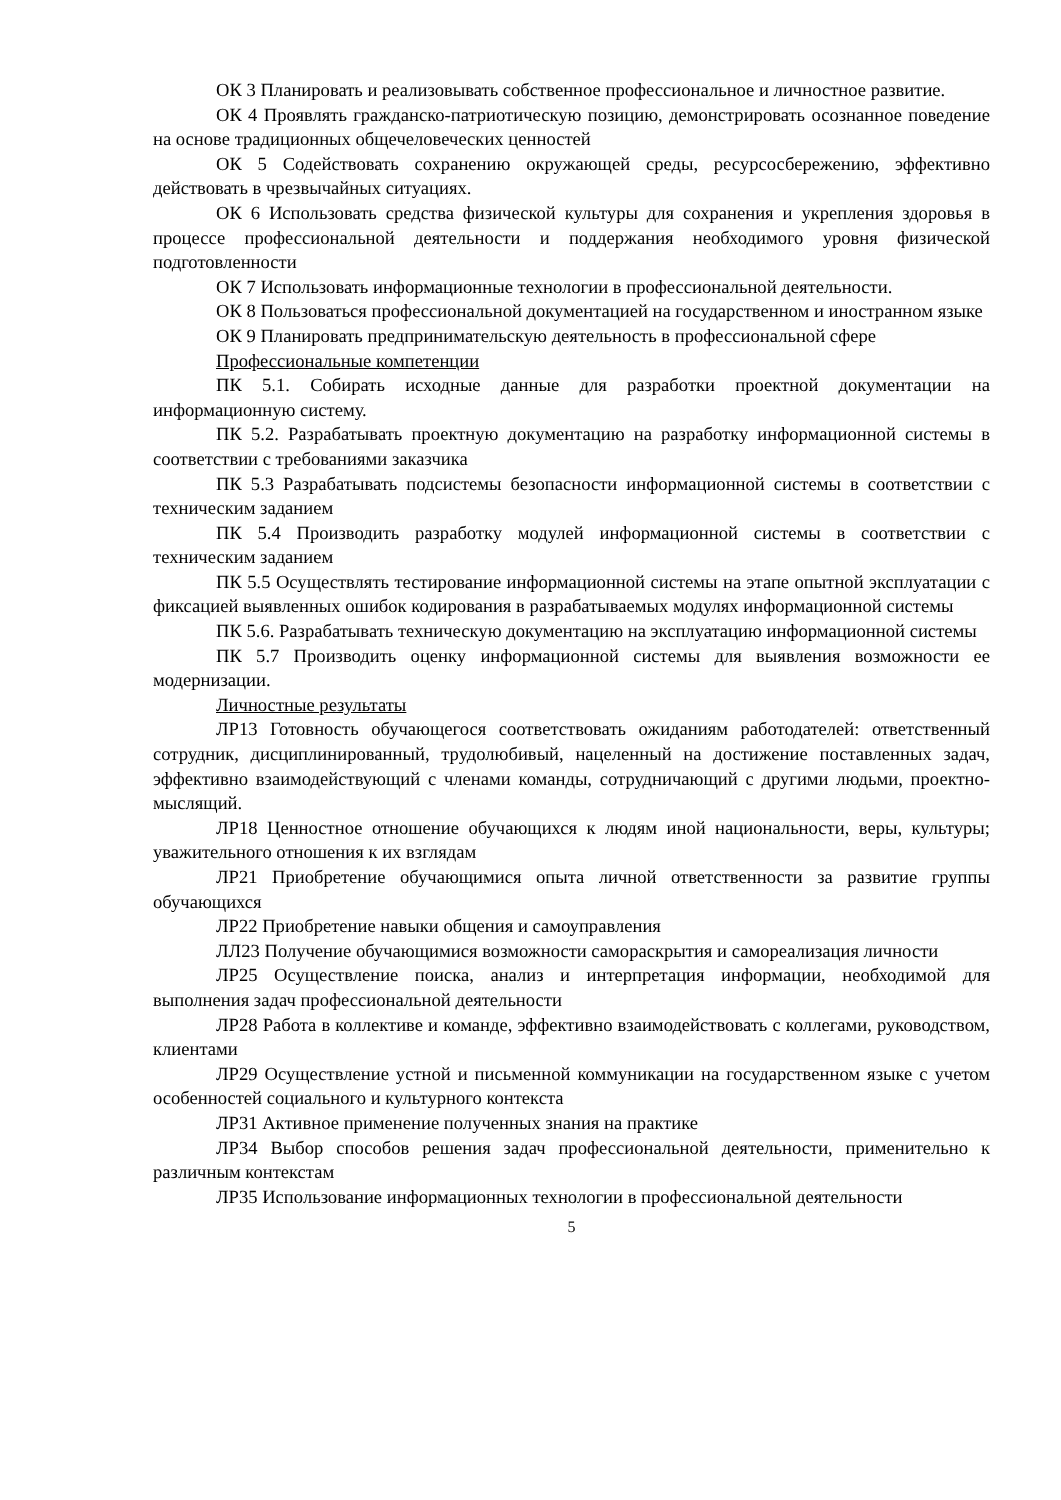ОК 3 Планировать и реализовывать собственное профессиональное и личностное развитие.
ОК 4 Проявлять гражданско-патриотическую позицию, демонстрировать осознанное поведение на основе традиционных общечеловеческих ценностей
ОК 5 Содействовать сохранению окружающей среды, ресурсосбережению, эффективно действовать в чрезвычайных ситуациях.
ОК 6 Использовать средства физической культуры для сохранения и укрепления здоровья в процессе профессиональной деятельности и поддержания необходимого уровня физической подготовленности
ОК 7 Использовать информационные технологии в профессиональной деятельности.
ОК 8 Пользоваться профессиональной документацией на государственном и иностранном языке
ОК 9 Планировать предпринимательскую деятельность в профессиональной сфере
Профессиональные компетенции
ПК 5.1. Собирать исходные данные для разработки проектной документации на информационную систему.
ПК 5.2. Разрабатывать проектную документацию на разработку информационной системы в соответствии с требованиями заказчика
ПК 5.3 Разрабатывать подсистемы безопасности информационной системы в соответствии с техническим заданием
ПК 5.4 Производить разработку модулей информационной системы в соответствии с техническим заданием
ПК 5.5 Осуществлять тестирование информационной системы на этапе опытной эксплуатации с фиксацией выявленных ошибок кодирования в разрабатываемых модулях информационной системы
ПК 5.6. Разрабатывать техническую документацию на эксплуатацию информационной системы
ПК 5.7 Производить оценку информационной системы для выявления возможности ее модернизации.
Личностные результаты
ЛР13 Готовность обучающегося соответствовать ожиданиям работодателей: ответственный сотрудник, дисциплинированный, трудолюбивый, нацеленный на достижение поставленных задач, эффективно взаимодействующий с членами команды, сотрудничающий с другими людьми, проектно-мыслящий.
ЛР18 Ценностное отношение обучающихся к людям иной национальности, веры, культуры; уважительного отношения к их взглядам
ЛР21 Приобретение обучающимися опыта личной ответственности за развитие группы обучающихся
ЛР22 Приобретение навыки общения и самоуправления
ЛЛ23 Получение обучающимися возможности самораскрытия и самореализация личности
ЛР25 Осуществление поиска, анализ и интерпретация информации, необходимой для выполнения задач профессиональной деятельности
ЛР28 Работа в коллективе и команде, эффективно взаимодействовать с коллегами, руководством, клиентами
ЛР29 Осуществление устной и письменной коммуникации на государственном языке с учетом особенностей социального и культурного контекста
ЛР31 Активное применение полученных знания на практике
ЛР34 Выбор способов решения задач профессиональной деятельности, применительно к различным контекстам
ЛР35 Использование информационных технологии в профессиональной деятельности
5